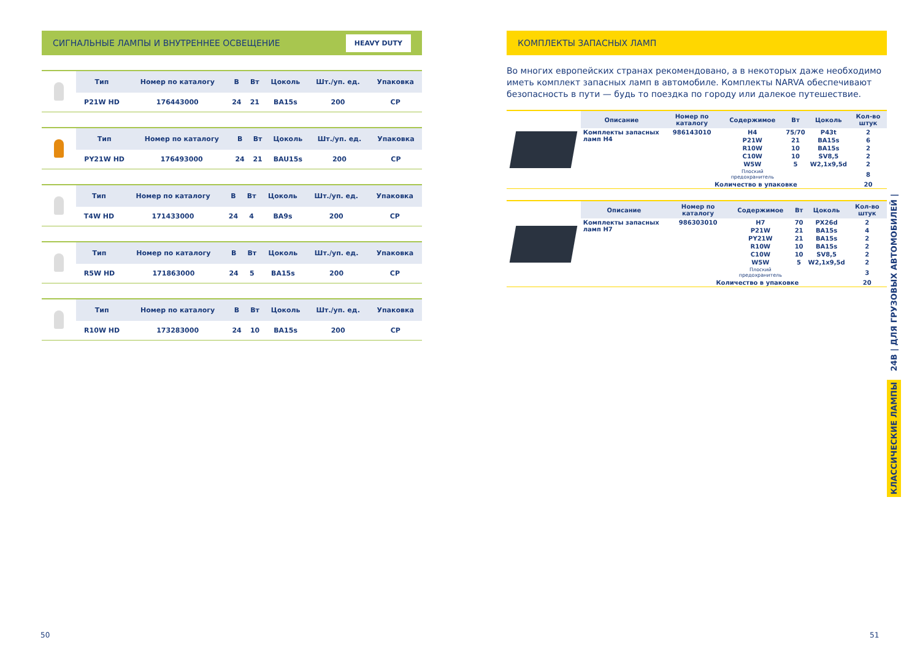СИГНАЛЬНЫЕ ЛАМПЫ И ВНУТРЕННЕЕ ОСВЕЩЕНИЕ HEAVY DUTY
| Тип | Номер по каталогу | В | Вт | Цоколь | Шт./уп. ед. | Упаковка |
| --- | --- | --- | --- | --- | --- | --- |
| P21W HD | 176443000 | 24 | 21 | BA15s | 200 | CP |
| Тип | Номер по каталогу | В | Вт | Цоколь | Шт./уп. ед. | Упаковка |
| --- | --- | --- | --- | --- | --- | --- |
| PY21W HD | 176493000 | 24 | 21 | BAU15s | 200 | CP |
| Тип | Номер по каталогу | В | Вт | Цоколь | Шт./уп. ед. | Упаковка |
| --- | --- | --- | --- | --- | --- | --- |
| T4W HD | 171433000 | 24 | 4 | BA9s | 200 | CP |
| Тип | Номер по каталогу | В | Вт | Цоколь | Шт./уп. ед. | Упаковка |
| --- | --- | --- | --- | --- | --- | --- |
| R5W HD | 171863000 | 24 | 5 | BA15s | 200 | CP |
| Тип | Номер по каталогу | В | Вт | Цоколь | Шт./уп. ед. | Упаковка |
| --- | --- | --- | --- | --- | --- | --- |
| R10W HD | 173283000 | 24 | 10 | BA15s | 200 | CP |
КОМПЛЕКТЫ ЗАПАСНЫХ ЛАМП
Во многих европейских странах рекомендовано, а в некоторых даже необходимо иметь комплект запасных ламп в автомобиле. Комплекты NARVA обеспечивают безопасность в пути — будь то поездка по городу или далекое путешествие.
| Описание | Номер по каталогу | Содержимое | Вт | Цоколь | Кол-во штук |
| --- | --- | --- | --- | --- | --- |
| Комплекты запасных ламп H4 | 986143010 | H4 | 75/70 | P43t | 2 |
| | | P21W | 21 | BA15s | 6 |
| | | R10W | 10 | BA15s | 2 |
| | | C10W | 10 | SV8,5 | 2 |
| | | W5W | 5 | W2,1x9,5d | 2 |
| | | Плоский предохранитель | | | 8 |
| | Количество в упаковке | | | | 20 |
| Описание | Номер по каталогу | Содержимое | Вт | Цоколь | Кол-во штук |
| --- | --- | --- | --- | --- | --- |
| Комплекты запасных ламп H7 | 986303010 | H7 | 70 | PX26d | 2 |
| | | P21W | 21 | BA15s | 4 |
| | | PY21W | 21 | BA15s | 2 |
| | | R10W | 10 | BA15s | 2 |
| | | C10W | 10 | SV8,5 | 2 |
| | | W5W | 5 | W2,1x9,5d | 2 |
| | | Плоский предохранитель | | | 3 |
| | Количество в упаковке | | | | 20 |
КЛАССИЧЕСКИЕ ЛАМПЫ 24В | ДЛЯ ГРУЗОВЫХ АВТОМОБИЛЕЙ |
50 51